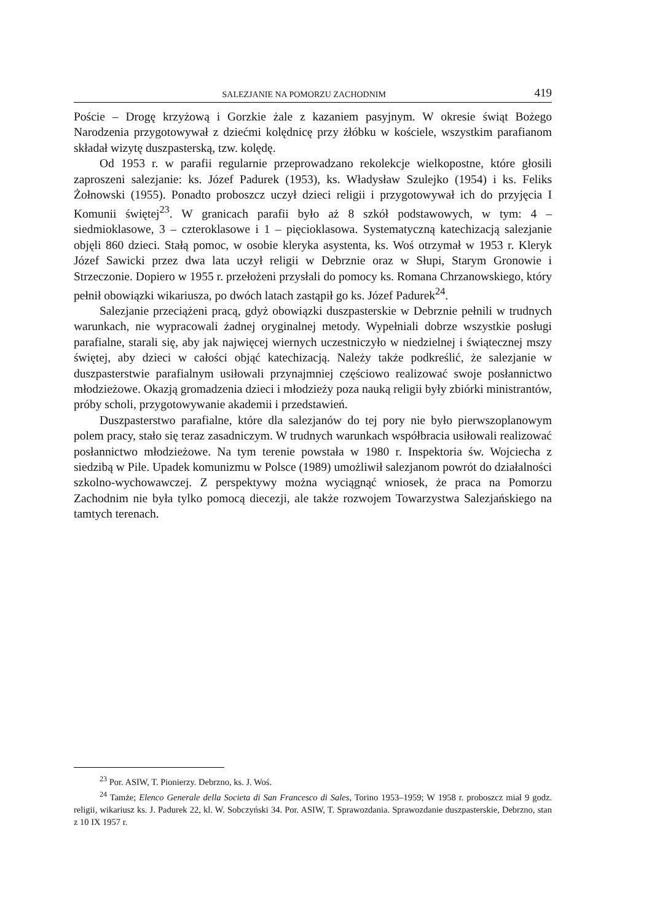SALEZJANIE NA POMORZU ZACHODNIM 419
Poście – Drogę krzyżową i Gorzkie żale z kazaniem pasyjnym. W okresie świąt Bożego Narodzenia przygotowywał z dziećmi kolędnicę przy żłóbku w kościele, wszystkim parafianom składał wizytę duszpasterską, tzw. kolędę.
Od 1953 r. w parafii regularnie przeprowadzano rekolekcje wielkopostne, które głosili zaproszeni salezjanie: ks. Józef Padurek (1953), ks. Władysław Szulejko (1954) i ks. Feliks Żołnowski (1955). Ponadto proboszcz uczył dzieci religii i przygotowywał ich do przyjęcia I Komunii świętej<sup>23</sup>. W granicach parafii było aż 8 szkół podstawowych, w tym: 4 – siedmioklasowe, 3 – czteroklasowe i 1 – pięcioklasowa. Systematyczną katechizacją salezjanie objęli 860 dzieci. Stałą pomoc, w osobie kleryka asystenta, ks. Woś otrzymał w 1953 r. Kleryk Józef Sawicki przez dwa lata uczył religii w Debrznie oraz w Słupi, Starym Gronowie i Strzeczonie. Dopiero w 1955 r. przełożeni przysłali do pomocy ks. Romana Chrzanowskiego, który pełnił obowiązki wikariusza, po dwóch latach zastąpił go ks. Józef Padurek<sup>24</sup>.
Salezjanie przeciążeni pracą, gdyż obowiązki duszpasterskie w Debrznie pełnili w trudnych warunkach, nie wypracowali żadnej oryginalnej metody. Wypełniali dobrze wszystkie posługi parafialne, starali się, aby jak najwięcej wiernych uczestniczyło w niedzielnej i świątecznej mszy świętej, aby dzieci w całości objąć katechizacją. Należy także podkreślić, że salezjanie w duszpasterstwie parafialnym usiłowali przynajmniej częściowo realizować swoje posłannictwo młodzieżowe. Okazją gromadzenia dzieci i młodzieży poza nauką religii były zbiórki ministrantów, próby scholi, przygotowywanie akademii i przedstawień.
Duszpasterstwo parafialne, które dla salezjanów do tej pory nie było pierwszoplanowym polem pracy, stało się teraz zasadniczym. W trudnych warunkach współbracia usiłowali realizować posłannictwo młodzieżowe. Na tym terenie powstała w 1980 r. Inspektoria św. Wojciecha z siedzibą w Pile. Upadek komunizmu w Polsce (1989) umożliwił salezjanom powrót do działalności szkolno-wychowawczej. Z perspektywy można wyciągnąć wniosek, że praca na Pomorzu Zachodnim nie była tylko pomocą diecezji, ale także rozwojem Towarzystwa Salezjańskiego na tamtych terenach.
<sup>23</sup> Por. ASIW, T. Pionierzy. Debrzno, ks. J. Woś.
<sup>24</sup> Tamże; Elenco Generale della Societa di San Francesco di Sales, Torino 1953–1959; W 1958 r. proboszcz miał 9 godz. religii, wikariusz ks. J. Padurek 22, kl. W. Sobczyński 34. Por. ASIW, T. Sprawozdania. Sprawozdanie duszpasterskie, Debrzno, stan z 10 IX 1957 r.